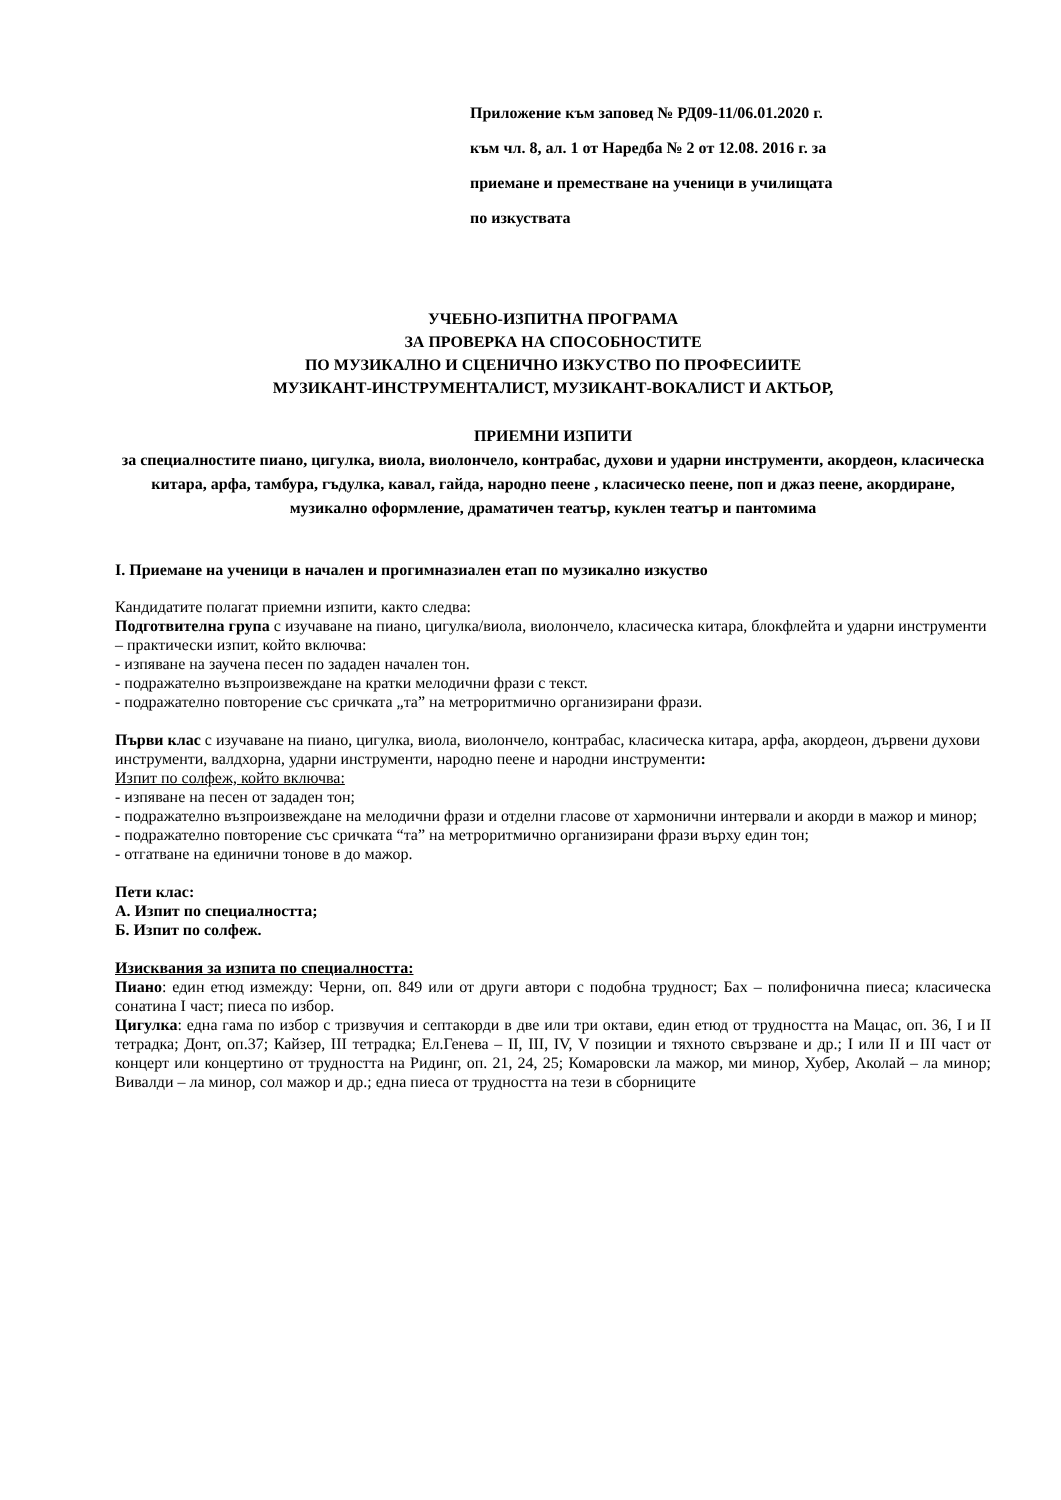Приложение към заповед № РД09-11/06.01.2020 г.
към чл. 8, ал. 1 от Наредба № 2 от 12.08. 2016 г. за
приемане и преместване на ученици в училищата
по изкуствата
УЧЕБНО-ИЗПИТНА ПРОГРАМА
ЗА ПРОВЕРКА НА СПОСОБНОСТИТЕ
ПО МУЗИКАЛНО И СЦЕНИЧНО ИЗКУСТВО ПО ПРОФЕСИИТЕ
МУЗИКАНТ-ИНСТРУМЕНТАЛИСТ, МУЗИКАНТ-ВОКАЛИСТ И АКТЬОР,
ПРИЕМНИ ИЗПИТИ
за специалностите пиано, цигулка, виола, виолончело, контрабас, духови и ударни инструменти, акордеон, класическа китара, арфа, тамбура, гъдулка, кавал, гайда, народно пеене , класическо пеене, поп и джаз пеене, акордиране, музикално оформление, драматичен театър, куклен театър и пантомима
I. Приемане на ученици в начален и прогимназиален етап по музикално изкуство
Кандидатите полагат приемни изпити, както следва:
Подготвителна група с изучаване на пиано, цигулка/виола, виолончело, класическа китара, блокфлейта и ударни инструменти – практически изпит, който включва:
- изпяване на заучена песен по зададен начален тон.
- подражателно възпроизвеждане на кратки мелодични фрази с текст.
- подражателно повторение със сричката „та” на метроритмично организирани фрази.
Първи клас с изучаване на пиано, цигулка, виола, виолончело, контрабас, класическа китара, арфа, акордеон, дървени духови инструменти, валдхорна, ударни инструменти, народно пеене и народни инструменти:
Изпит по солфеж, който включва:
- изпяване на песен от зададен тон;
- подражателно възпроизвеждане на мелодични фрази и отделни гласове от хармонични интервали и акорди в мажор и минор;
- подражателно повторение със сричката “та” на метроритмично организирани фрази върху един тон;
- отгатване на единични тонове в до мажор.
Пети клас:
А. Изпит по специалността;
Б. Изпит по солфеж.
Изисквания за изпита по специалността:
Пиано: един етюд измежду: Черни, оп. 849 или от други автори с подобна трудност; Бах – полифонична пиеса; класическа сонатина I част; пиеса по избор.
Цигулка: една гама по избор с тризвучия и септакорди в две или три октави, един етюд от трудността на Мацас, оп. 36, I и II тетрадка; Донт, оп.37; Кайзер, III тетрадка; Ел.Генева – II, III, IV, V позиции и тяхното свързване и др.; I или II и III част от концерт или концертино от трудността на Ридинг, оп. 21, 24, 25; Комаровски ла мажор, ми минор, Хубер, Аколай – ла минор; Вивалди – ла минор, сол мажор и др.; една пиеса от трудността на тези в сборниците